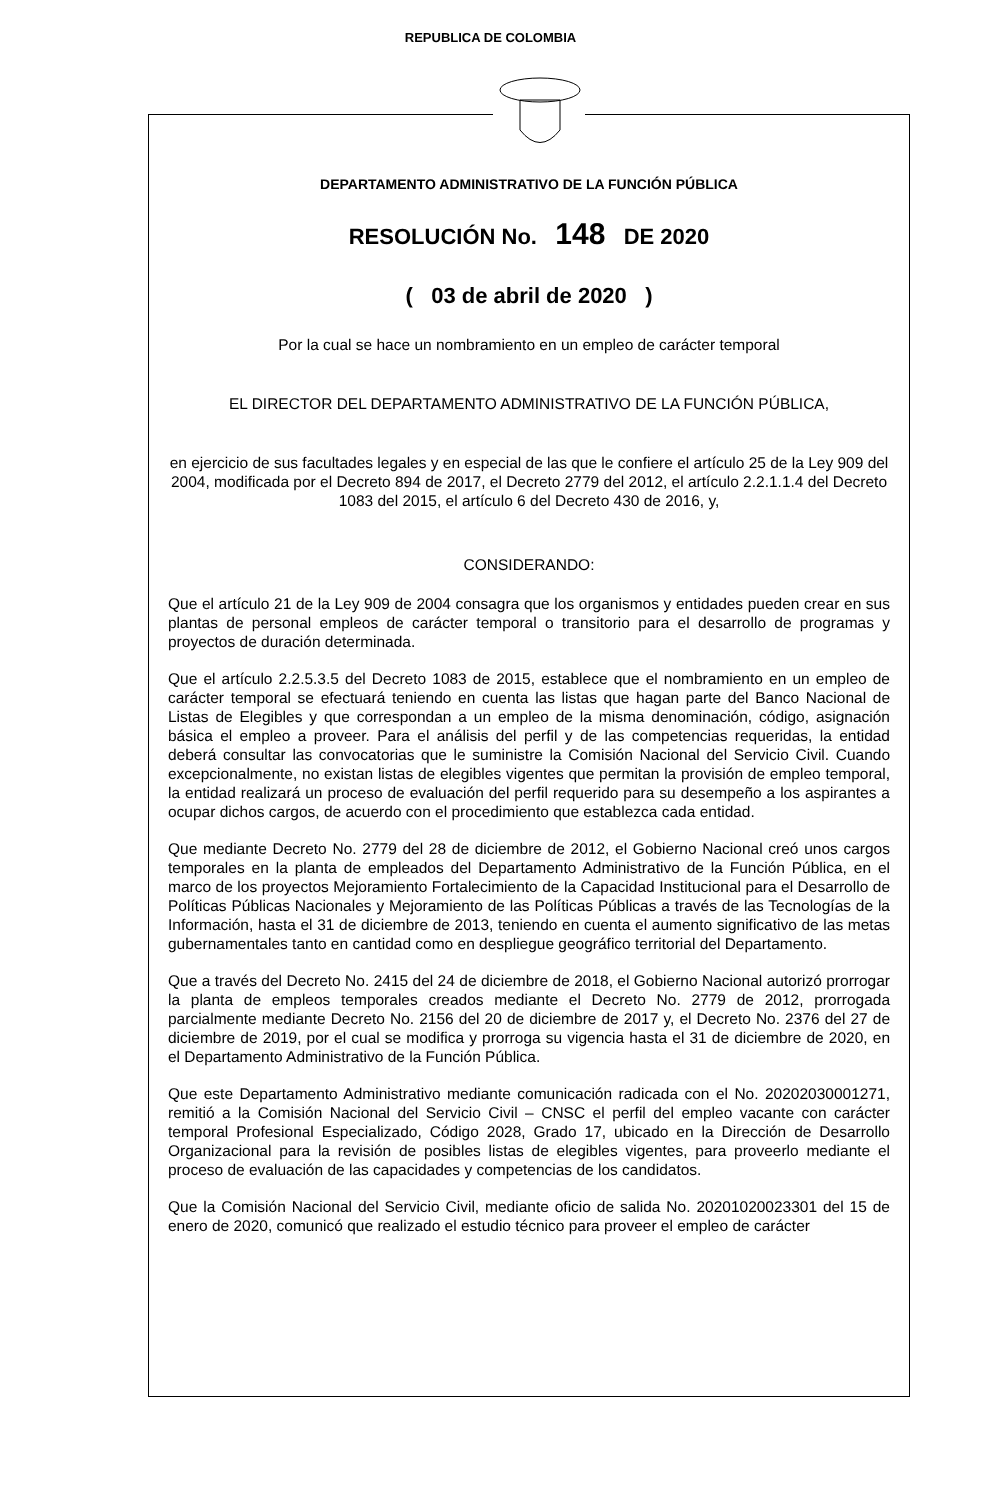REPUBLICA DE COLOMBIA
DEPARTAMENTO ADMINISTRATIVO DE LA FUNCIÓN PÚBLICA
RESOLUCIÓN No. 148 DE 2020
( 03 de abril de 2020 )
Por la cual se hace un nombramiento en un empleo de carácter temporal
EL DIRECTOR DEL DEPARTAMENTO ADMINISTRATIVO DE LA FUNCIÓN PÚBLICA,
en ejercicio de sus facultades legales y en especial de las que le confiere el artículo 25 de la Ley 909 del 2004, modificada por el Decreto 894 de 2017, el Decreto 2779 del 2012, el artículo 2.2.1.1.4 del Decreto 1083 del 2015, el artículo 6 del Decreto 430 de 2016, y,
CONSIDERANDO:
Que el artículo 21 de la Ley 909 de 2004 consagra que los organismos y entidades pueden crear en sus plantas de personal empleos de carácter temporal o transitorio para el desarrollo de programas y proyectos de duración determinada.
Que el artículo 2.2.5.3.5 del Decreto 1083 de 2015, establece que el nombramiento en un empleo de carácter temporal se efectuará teniendo en cuenta las listas que hagan parte del Banco Nacional de Listas de Elegibles y que correspondan a un empleo de la misma denominación, código, asignación básica el empleo a proveer. Para el análisis del perfil y de las competencias requeridas, la entidad deberá consultar las convocatorias que le suministre la Comisión Nacional del Servicio Civil. Cuando excepcionalmente, no existan listas de elegibles vigentes que permitan la provisión de empleo temporal, la entidad realizará un proceso de evaluación del perfil requerido para su desempeño a los aspirantes a ocupar dichos cargos, de acuerdo con el procedimiento que establezca cada entidad.
Que mediante Decreto No. 2779 del 28 de diciembre de 2012, el Gobierno Nacional creó unos cargos temporales en la planta de empleados del Departamento Administrativo de la Función Pública, en el marco de los proyectos Mejoramiento Fortalecimiento de la Capacidad Institucional para el Desarrollo de Políticas Públicas Nacionales y Mejoramiento de las Políticas Públicas a través de las Tecnologías de la Información, hasta el 31 de diciembre de 2013, teniendo en cuenta el aumento significativo de las metas gubernamentales tanto en cantidad como en despliegue geográfico territorial del Departamento.
Que a través del Decreto No. 2415 del 24 de diciembre de 2018, el Gobierno Nacional autorizó prorrogar la planta de empleos temporales creados mediante el Decreto No. 2779 de 2012, prorrogada parcialmente mediante Decreto No. 2156 del 20 de diciembre de 2017 y, el Decreto No. 2376 del 27 de diciembre de 2019, por el cual se modifica y prorroga su vigencia hasta el 31 de diciembre de 2020, en el Departamento Administrativo de la Función Pública.
Que este Departamento Administrativo mediante comunicación radicada con el No. 20202030001271, remitió a la Comisión Nacional del Servicio Civil – CNSC el perfil del empleo vacante con carácter temporal Profesional Especializado, Código 2028, Grado 17, ubicado en la Dirección de Desarrollo Organizacional para la revisión de posibles listas de elegibles vigentes, para proveerlo mediante el proceso de evaluación de las capacidades y competencias de los candidatos.
Que la Comisión Nacional del Servicio Civil, mediante oficio de salida No. 20201020023301 del 15 de enero de 2020, comunicó que realizado el estudio técnico para proveer el empleo de carácter